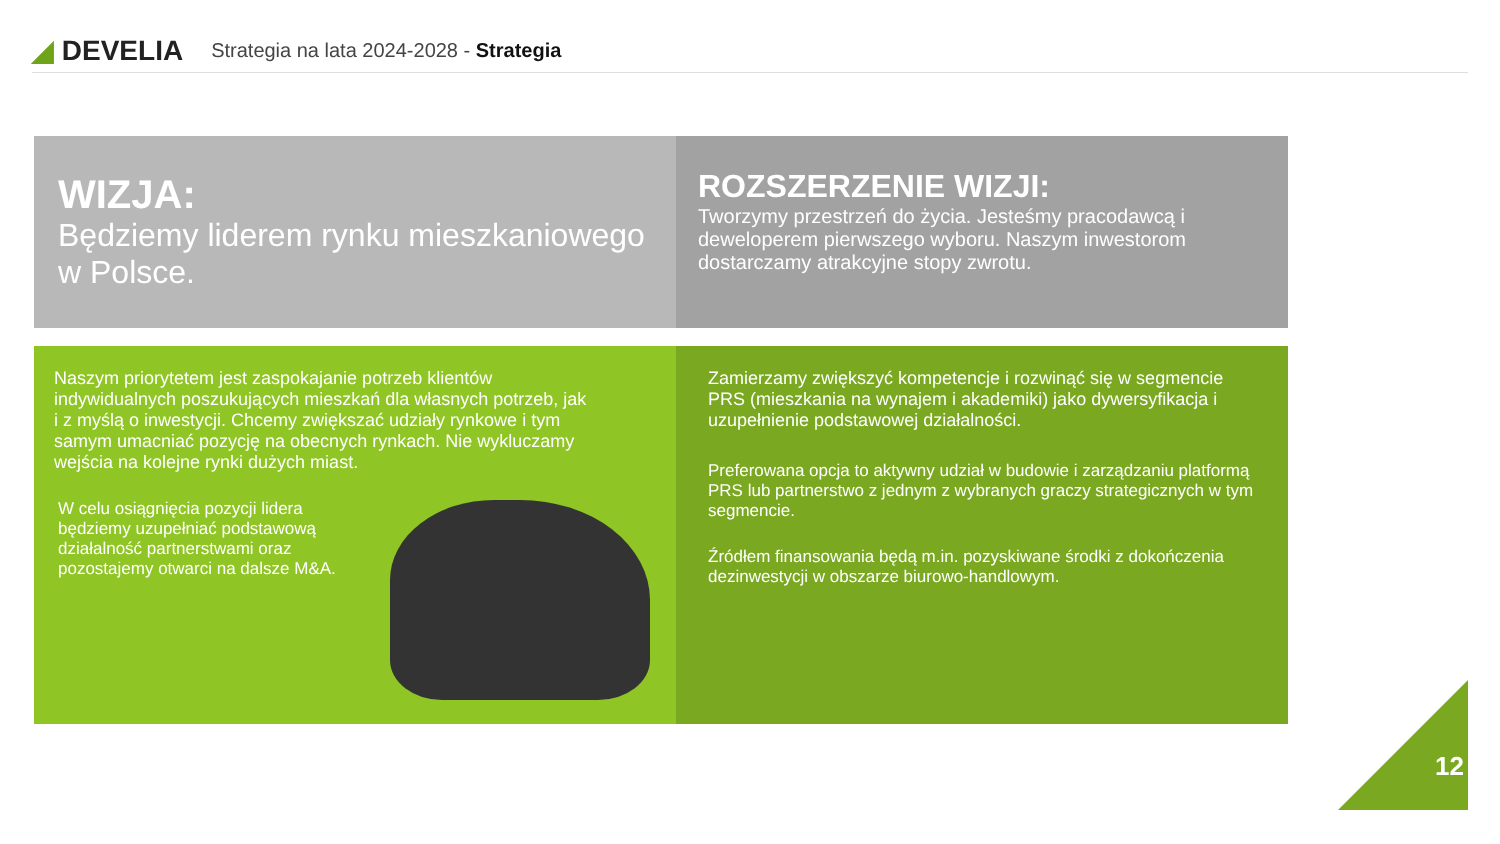◢ DEVELIA
Strategia na lata 2024-2028 - Strategia
WIZJA:
Będziemy liderem rynku mieszkaniowego w Polsce.
ROZSZERZENIE WIZJI:
Tworzymy przestrzeń do życia. Jesteśmy pracodawcą i deweloperem pierwszego wyboru. Naszym inwestorom dostarczamy atrakcyjne stopy zwrotu.
Naszym priorytetem jest zaspokajanie potrzeb klientów indywidualnych poszukujących mieszkań dla własnych potrzeb, jak i z myślą o inwestycji. Chcemy zwiększać udziały rynkowe i tym samym umacniać pozycję na obecnych rynkach. Nie wykluczamy wejścia na kolejne rynki dużych miast.
W celu osiągnięcia pozycji lidera będziemy uzupełniać podstawową działalność partnerstwami oraz pozostajemy otwarci na dalsze M&A.
Zamierzamy zwiększyć kompetencje i rozwinąć się w segmencie PRS (mieszkania na wynajem i akademiki) jako dywersyfikacja i uzupełnienie podstawowej działalności.
Preferowana opcja to aktywny udział w budowie i zarządzaniu platformą PRS lub partnerstwo z jednym z wybranych graczy strategicznych w tym segmencie.
Źródłem finansowania będą m.in. pozyskiwane środki z dokończenia dezinwestycji w obszarze biurowo-handlowym.
12